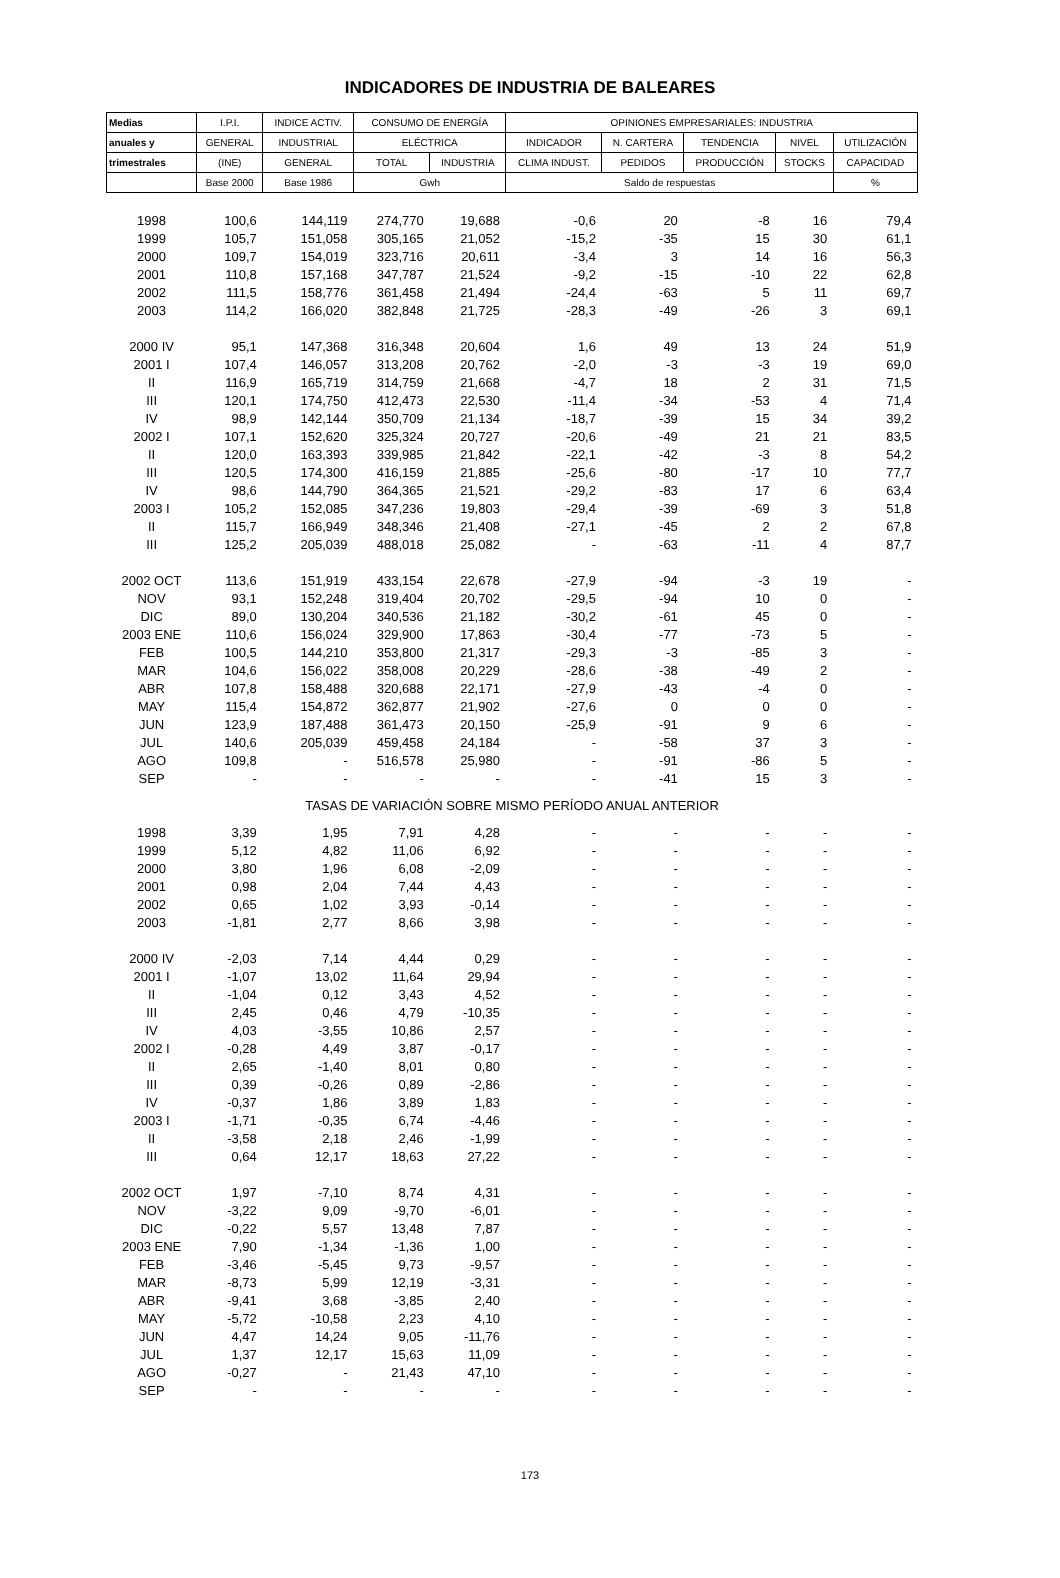INDICADORES DE INDUSTRIA DE BALEARES
| Medias | I.P.I. | INDICE ACTIV. | CONSUMO DE ENERGÍA | | OPINIONES EMPRESARIALES: INDUSTRIA | | | | |
| --- | --- | --- | --- | --- | --- | --- | --- | --- | --- |
| anuales y | GENERAL | INDUSTRIAL | ELÉCTRICA | | INDICADOR | N. CARTERA | TENDENCIA | NIVEL | UTILIZACIÓN |
| trimestrales | (INE) | GENERAL | TOTAL | INDUSTRIA | CLIMA INDUST. | PEDIDOS | PRODUCCIÓN | STOCKS | CAPACIDAD |
| | Base 2000 | Base 1986 | Gwh | | Saldo de respuestas | | | | % |
| 1998 | 100,6 | 144,119 | 274,770 | 19,688 | -0,6 | 20 | -8 | 16 | 79,4 |
| 1999 | 105,7 | 151,058 | 305,165 | 21,052 | -15,2 | -35 | 15 | 30 | 61,1 |
| 2000 | 109,7 | 154,019 | 323,716 | 20,611 | -3,4 | 3 | 14 | 16 | 56,3 |
| 2001 | 110,8 | 157,168 | 347,787 | 21,524 | -9,2 | -15 | -10 | 22 | 62,8 |
| 2002 | 111,5 | 158,776 | 361,458 | 21,494 | -24,4 | -63 | 5 | 11 | 69,7 |
| 2003 | 114,2 | 166,020 | 382,848 | 21,725 | -28,3 | -49 | -26 | 3 | 69,1 |
| 2000 IV | 95,1 | 147,368 | 316,348 | 20,604 | 1,6 | 49 | 13 | 24 | 51,9 |
| 2001 I | 107,4 | 146,057 | 313,208 | 20,762 | -2,0 | -3 | -3 | 19 | 69,0 |
| II | 116,9 | 165,719 | 314,759 | 21,668 | -4,7 | 18 | 2 | 31 | 71,5 |
| III | 120,1 | 174,750 | 412,473 | 22,530 | -11,4 | -34 | -53 | 4 | 71,4 |
| IV | 98,9 | 142,144 | 350,709 | 21,134 | -18,7 | -39 | 15 | 34 | 39,2 |
| 2002 I | 107,1 | 152,620 | 325,324 | 20,727 | -20,6 | -49 | 21 | 21 | 83,5 |
| II | 120,0 | 163,393 | 339,985 | 21,842 | -22,1 | -42 | -3 | 8 | 54,2 |
| III | 120,5 | 174,300 | 416,159 | 21,885 | -25,6 | -80 | -17 | 10 | 77,7 |
| IV | 98,6 | 144,790 | 364,365 | 21,521 | -29,2 | -83 | 17 | 6 | 63,4 |
| 2003 I | 105,2 | 152,085 | 347,236 | 19,803 | -29,4 | -39 | -69 | 3 | 51,8 |
| II | 115,7 | 166,949 | 348,346 | 21,408 | -27,1 | -45 | 2 | 2 | 67,8 |
| III | 125,2 | 205,039 | 488,018 | 25,082 | - | -63 | -11 | 4 | 87,7 |
| 2002 OCT | 113,6 | 151,919 | 433,154 | 22,678 | -27,9 | -94 | -3 | 19 | - |
| NOV | 93,1 | 152,248 | 319,404 | 20,702 | -29,5 | -94 | 10 | 0 | - |
| DIC | 89,0 | 130,204 | 340,536 | 21,182 | -30,2 | -61 | 45 | 0 | - |
| 2003 ENE | 110,6 | 156,024 | 329,900 | 17,863 | -30,4 | -77 | -73 | 5 | - |
| FEB | 100,5 | 144,210 | 353,800 | 21,317 | -29,3 | -3 | -85 | 3 | - |
| MAR | 104,6 | 156,022 | 358,008 | 20,229 | -28,6 | -38 | -49 | 2 | - |
| ABR | 107,8 | 158,488 | 320,688 | 22,171 | -27,9 | -43 | -4 | 0 | - |
| MAY | 115,4 | 154,872 | 362,877 | 21,902 | -27,6 | 0 | 0 | 0 | - |
| JUN | 123,9 | 187,488 | 361,473 | 20,150 | -25,9 | -91 | 9 | 6 | - |
| JUL | 140,6 | 205,039 | 459,458 | 24,184 | - | -58 | 37 | 3 | - |
| AGO | 109,8 | - | 516,578 | 25,980 | - | -91 | -86 | 5 | - |
| SEP | - | - | - | - | - | -41 | 15 | 3 | - |
| TASAS DE VARIACIÓN SOBRE MISMO PERÍODO ANUAL ANTERIOR | | | | | | | | | |
| 1998 | 3,39 | 1,95 | 7,91 | 4,28 | - | - | - | - | - |
| 1999 | 5,12 | 4,82 | 11,06 | 6,92 | - | - | - | - | - |
| 2000 | 3,80 | 1,96 | 6,08 | -2,09 | - | - | - | - | - |
| 2001 | 0,98 | 2,04 | 7,44 | 4,43 | - | - | - | - | - |
| 2002 | 0,65 | 1,02 | 3,93 | -0,14 | - | - | - | - | - |
| 2003 | -1,81 | 2,77 | 8,66 | 3,98 | - | - | - | - | - |
| 2000 IV | -2,03 | 7,14 | 4,44 | 0,29 | - | - | - | - | - |
| 2001 I | -1,07 | 13,02 | 11,64 | 29,94 | - | - | - | - | - |
| II | -1,04 | 0,12 | 3,43 | 4,52 | - | - | - | - | - |
| III | 2,45 | 0,46 | 4,79 | -10,35 | - | - | - | - | - |
| IV | 4,03 | -3,55 | 10,86 | 2,57 | - | - | - | - | - |
| 2002 I | -0,28 | 4,49 | 3,87 | -0,17 | - | - | - | - | - |
| II | 2,65 | -1,40 | 8,01 | 0,80 | - | - | - | - | - |
| III | 0,39 | -0,26 | 0,89 | -2,86 | - | - | - | - | - |
| IV | -0,37 | 1,86 | 3,89 | 1,83 | - | - | - | - | - |
| 2003 I | -1,71 | -0,35 | 6,74 | -4,46 | - | - | - | - | - |
| II | -3,58 | 2,18 | 2,46 | -1,99 | - | - | - | - | - |
| III | 0,64 | 12,17 | 18,63 | 27,22 | - | - | - | - | - |
| 2002 OCT | 1,97 | -7,10 | 8,74 | 4,31 | - | - | - | - | - |
| NOV | -3,22 | 9,09 | -9,70 | -6,01 | - | - | - | - | - |
| DIC | -0,22 | 5,57 | 13,48 | 7,87 | - | - | - | - | - |
| 2003 ENE | 7,90 | -1,34 | -1,36 | 1,00 | - | - | - | - | - |
| FEB | -3,46 | -5,45 | 9,73 | -9,57 | - | - | - | - | - |
| MAR | -8,73 | 5,99 | 12,19 | -3,31 | - | - | - | - | - |
| ABR | -9,41 | 3,68 | -3,85 | 2,40 | - | - | - | - | - |
| MAY | -5,72 | -10,58 | 2,23 | 4,10 | - | - | - | - | - |
| JUN | 4,47 | 14,24 | 9,05 | -11,76 | - | - | - | - | - |
| JUL | 1,37 | 12,17 | 15,63 | 11,09 | - | - | - | - | - |
| AGO | -0,27 | - | 21,43 | 47,10 | - | - | - | - | - |
| SEP | - | - | - | - | - | - | - | - | - |
173